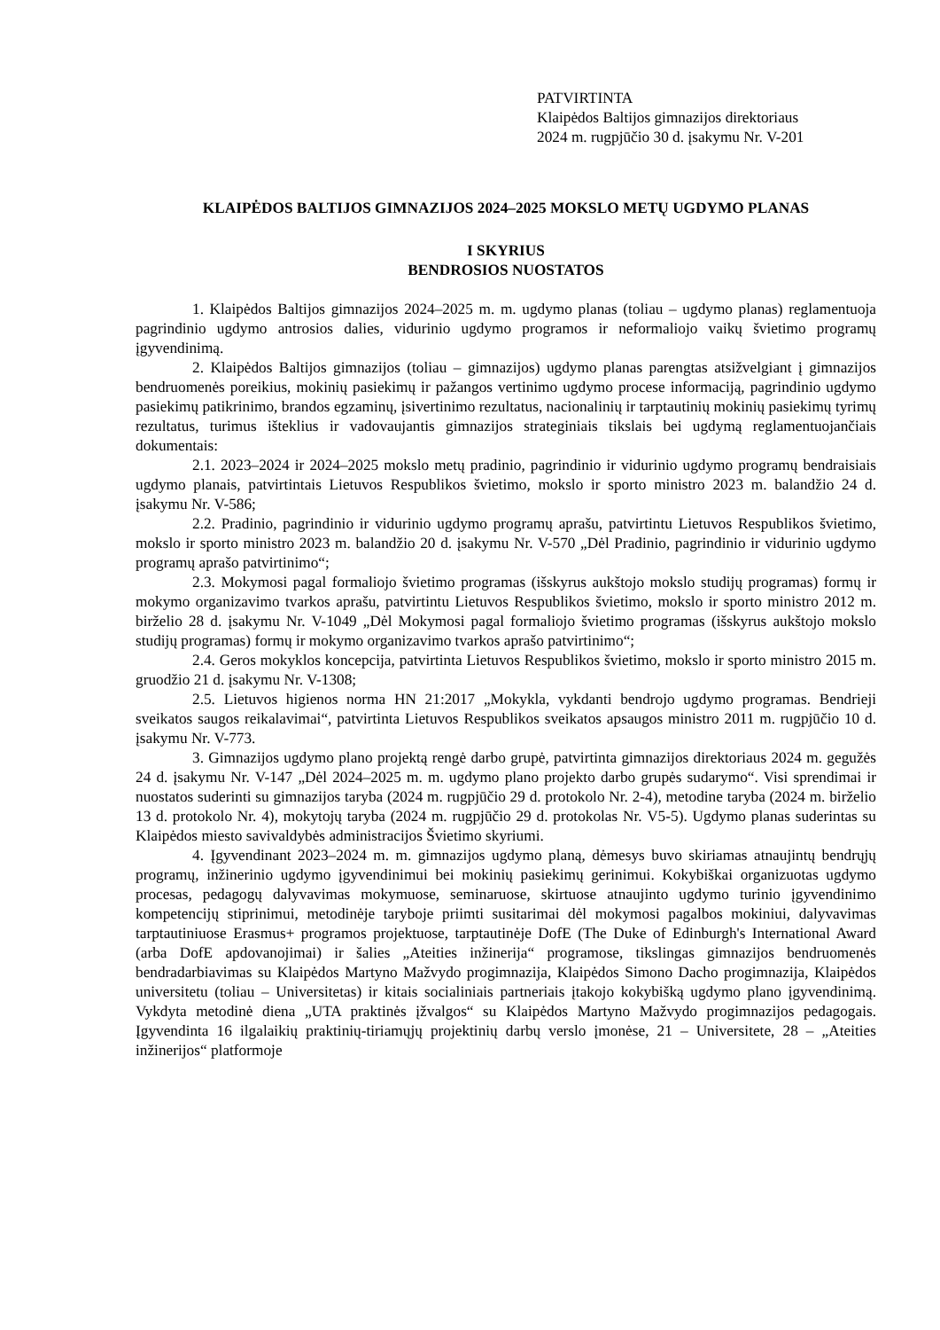PATVIRTINTA
Klaipėdos Baltijos gimnazijos direktoriaus
2024 m. rugpjūčio 30 d. įsakymu Nr. V-201
KLAIPĖDOS BALTIJOS GIMNAZIJOS 2024–2025 MOKSLO METŲ UGDYMO PLANAS
I SKYRIUS
BENDROSIOS NUOSTATOS
1. Klaipėdos Baltijos gimnazijos 2024–2025 m. m. ugdymo planas (toliau – ugdymo planas) reglamentuoja pagrindinio ugdymo antrosios dalies, vidurinio ugdymo programos ir neformaliojo vaikų švietimo programų įgyvendinimą.
2. Klaipėdos Baltijos gimnazijos (toliau – gimnazijos) ugdymo planas parengtas atsižvelgiant į gimnazijos bendruomenės poreikius, mokinių pasiekimų ir pažangos vertinimo ugdymo procese informaciją, pagrindinio ugdymo pasiekimų patikrinimo, brandos egzaminų, įsivertinimo rezultatus, nacionalinių ir tarptautinių mokinių pasiekimų tyrimų rezultatus, turimus išteklius ir vadovaujantis gimnazijos strateginiais tikslais bei ugdymą reglamentuojančiais dokumentais:
2.1. 2023–2024 ir 2024–2025 mokslo metų pradinio, pagrindinio ir vidurinio ugdymo programų bendraisiais ugdymo planais, patvirtintais Lietuvos Respublikos švietimo, mokslo ir sporto ministro 2023 m. balandžio 24 d. įsakymu Nr. V-586;
2.2. Pradinio, pagrindinio ir vidurinio ugdymo programų aprašu, patvirtintu Lietuvos Respublikos švietimo, mokslo ir sporto ministro 2023 m. balandžio 20 d. įsakymu Nr. V-570 „Dėl Pradinio, pagrindinio ir vidurinio ugdymo programų aprašo patvirtinimo“;
2.3. Mokymosi pagal formaliojo švietimo programas (išskyrus aukštojo mokslo studijų programas) formų ir mokymo organizavimo tvarkos aprašu, patvirtintu Lietuvos Respublikos švietimo, mokslo ir sporto ministro 2012 m. birželio 28 d. įsakymu Nr. V-1049 „Dėl Mokymosi pagal formaliojo švietimo programas (išskyrus aukštojo mokslo studijų programas) formų ir mokymo organizavimo tvarkos aprašo patvirtinimo“;
2.4. Geros mokyklos koncepcija, patvirtinta Lietuvos Respublikos švietimo, mokslo ir sporto ministro 2015 m. gruodžio 21 d. įsakymu Nr. V-1308;
2.5. Lietuvos higienos norma HN 21:2017 „Mokykla, vykdanti bendrojo ugdymo programas. Bendrieji sveikatos saugos reikalavimai“, patvirtinta Lietuvos Respublikos sveikatos apsaugos ministro 2011 m. rugpjūčio 10 d. įsakymu Nr. V-773.
3. Gimnazijos ugdymo plano projektą rengė darbo grupė, patvirtinta gimnazijos direktoriaus 2024 m. gegužės 24 d. įsakymu Nr. V-147 „Dėl 2024–2025 m. m. ugdymo plano projekto darbo grupės sudarymo“. Visi sprendimai ir nuostatos suderinti su gimnazijos taryba (2024 m. rugpjūčio 29 d. protokolo Nr. 2-4), metodine taryba (2024 m. birželio 13 d. protokolo Nr. 4), mokytojų taryba (2024 m. rugpjūčio 29 d. protokolas Nr. V5-5). Ugdymo planas suderintas su Klaipėdos miesto savivaldybės administracijos Švietimo skyriumi.
4. Įgyvendinant 2023–2024 m. m. gimnazijos ugdymo planą, dėmesys buvo skiriamas atnaujintų bendrųjų programų, inžinerinio ugdymo įgyvendinimui bei mokinių pasiekimų gerinimui. Kokybiškai organizuotas ugdymo procesas, pedagogų dalyvavimas mokymuose, seminaruose, skirtuose atnaujinto ugdymo turinio įgyvendinimo kompetencijų stiprinimui, metodinėje taryboje priimti susitarimai dėl mokymosi pagalbos mokiniui, dalyvavimas tarptautiniuose Erasmus+ programos projektuose, tarptautinėje DofE (The Duke of Edinburgh's International Award (arba DofE apdovanojimai) ir šalies „Ateities inžinerija“ programose, tikslingas gimnazijos bendruomenės bendradarbiavimas su Klaipėdos Martyno Mažvydo progimnazija, Klaipėdos Simono Dacho progimnazija, Klaipėdos universitetu (toliau – Universitetas) ir kitais socialiniais partneriais įtakojo kokybišką ugdymo plano įgyvendinimą. Vykdyta metodinė diena „UTA praktinės įžvalgos“ su Klaipėdos Martyno Mažvydo progimnazijos pedagogais. Įgyvendinta 16 ilgalaikių praktinių-tiriamųjų projektinių darbų verslo įmonėse, 21 – Universitete, 28 – „Ateities inžinerijos“ platformoje